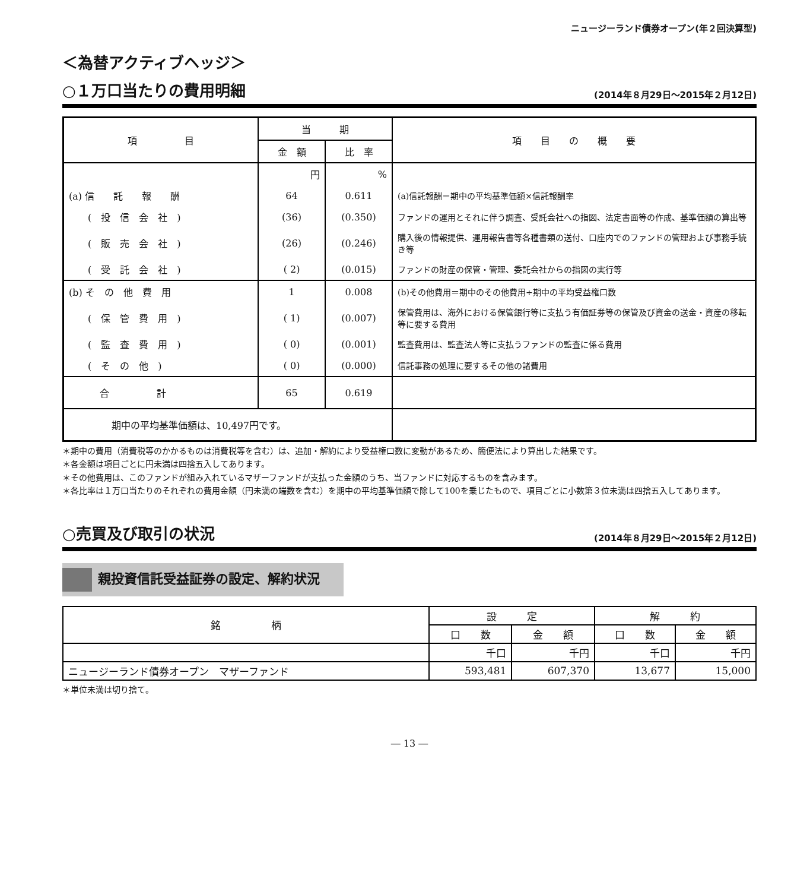ニュージーランド債券オープン(年２回決算型)
＜為替アクティブヘッジ＞
○１万口当たりの費用明細
(2014年８月29日～2015年２月12日)
| 項 目 | 当 期 | | 項 目 の 概 要 |
| --- | --- | --- | --- |
| | 金 額 | 比 率 | |
| | 円 | % | |
| (a) 信 託 報 酬 | 64 | 0.611 | (a)信託報酬＝期中の平均基準価額×信託報酬率 |
| ( 投 信 会 社 ) | (36) | (0.350) | ファンドの運用とそれに伴う調査、受託会社への指図、法定書面等の作成、基準価額の算出等 |
| ( 販 売 会 社 ) | (26) | (0.246) | 購入後の情報提供、運用報告書等各種書類の送付、口座内でのファンドの管理および事務手続き等 |
| ( 受 託 会 社 ) | ( 2) | (0.015) | ファンドの財産の保管・管理、委託会社からの指図の実行等 |
| (b) そ の 他 費 用 | 1 | 0.008 | (b)その他費用＝期中のその他費用÷期中の平均受益権口数 |
| ( 保 管 費 用 ) | ( 1) | (0.007) | 保管費用は、海外における保管銀行等に支払う有価証券等の保管及び資金の送金・資産の移転等に要する費用 |
| ( 監 査 費 用 ) | ( 0) | (0.001) | 監査費用は、監査法人等に支払うファンドの監査に係る費用 |
| ( そ の 他 ) | ( 0) | (0.000) | 信託事務の処理に要するその他の諸費用 |
| 合 計 | 65 | 0.619 | |
| 期中の平均基準価額は、10,497円です。 | | | |
＊期中の費用（消費税等のかかるものは消費税等を含む）は、追加・解約により受益権口数に変動があるため、簡便法により算出した結果です。
＊各金額は項目ごとに円未満は四捨五入してあります。
＊その他費用は、このファンドが組み入れているマザーファンドが支払った金額のうち、当ファンドに対応するものを含みます。
＊各比率は１万口当たりのそれぞれの費用金額（円未満の端数を含む）を期中の平均基準価額で除して100を乗じたもので、項目ごとに小数第３位未満は四捨五入してあります。
○売買及び取引の状況
(2014年８月29日～2015年２月12日)
親投資信託受益証券の設定、解約状況
| 銘 柄 | 設 定 | | 解 約 | |
| --- | --- | --- | --- | --- |
| | 口 数 | 金 額 | 口 数 | 金 額 |
| | 千口 | 千円 | 千口 | 千円 |
| ニュージーランド債券オープン マザーファンド | 593,481 | 607,370 | 13,677 | 15,000 |
＊単位未満は切り捨て。
― 13 ―